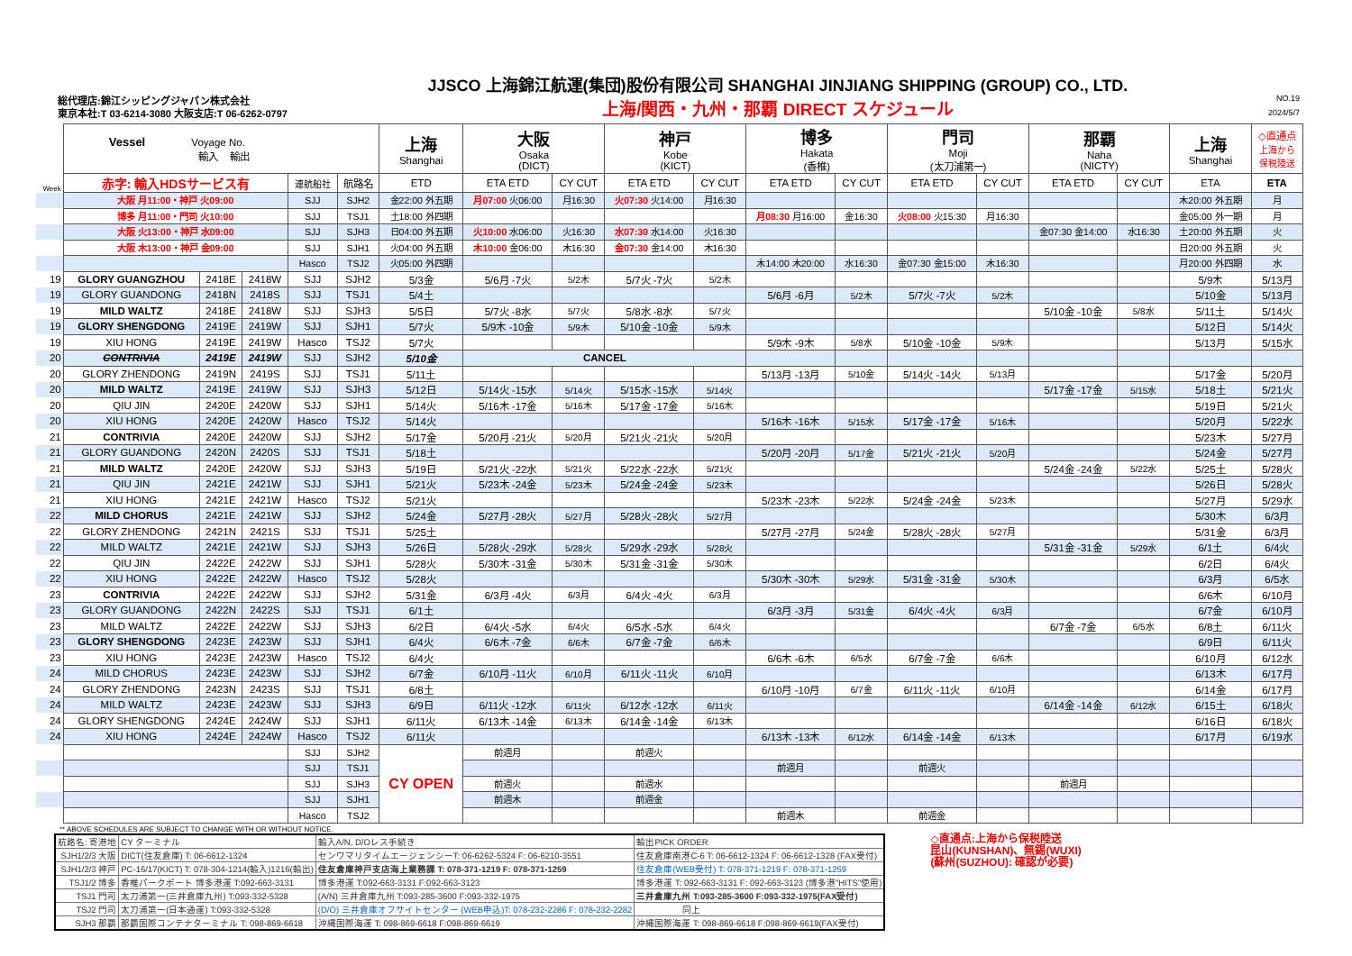総代理店:錦江シッピングジャパン株式会社
東京本社:T 03-6214-3080 大阪支店:T 06-6262-0797
JJSCO 上海錦江航運(集団)股份有限公司 SHANGHAI JINJIANG SHIPPING (GROUP) CO., LTD.
上海/関西・九州・那覇 DIRECT スケジュール
NO.19
2024/5/7
| Week | Vessel Voyage No. 輸入 輸出 | | | | | 上海 Shanghai | 大阪 Osaka (DICT) | | 神戸 Kobe (KICT) | | 博多 Hakata (香椎) | | 門司 Moji (太刀浦第一) | | 那覇 Naha (NICTY) | | 上海 Shanghai | ◇直通点 上海から 保税陸送 |
| | 赤字: 輸入HDSサービス有 | | | 連航船社 | 航路名 | ETD | ETA ETD | CY CUT | ETA ETD | CY CUT | ETA ETD | CY CUT | ETA ETD | CY CUT | ETA ETD | CY CUT | ETA | ETA |
| | 大阪 月11:00・神戸 火09:00 | | | SJJ | SJH2 | 金22:00 外五期 | 月07:00 火06:00 | 月16:30 | 火07:30 火14:00 | 月16:30 | | | | | | | 木20:00 外五期 | 月 |
| | 博多 月11:00・門司 火10:00 | | | SJJ | TSJ1 | 土18:00 外四期 | | | | | 月08:30 月16:00 | 金16:30 | 火08:00 火15:30 | 月16:30 | | | 金05:00 外一期 | 月 |
| | 大阪 火13:00・神戸 水09:00 | | | SJJ | SJH3 | 日04:00 外五期 | 火10:00 水06:00 | 火16:30 | 水07:30 水14:00 | 火16:30 | | | | | 金07:30 金14:00 | 水16:30 | 土20:00 外五期 | 火 |
| | 大阪 木13:00・神戸 金09:00 | | | SJJ | SJH1 | 火04:00 外五期 | 木10:00 金06:00 | 木16:30 | 金07:30 金14:00 | 木16:30 | | | | | | | 日20:00 外五期 | 火 |
| | | | | Hasco | TSJ2 | 火05:00 外四期 | | | | | 木14:00 木20:00 | 水16:30 | 金07:30 金15:00 | 木16:30 | | | 月20:00 外四期 | 水 |
| 19 | GLORY GUANGZHOU | 2418E | 2418W | SJJ | SJH2 | 5/3金 | 5/6月 -7火 | 5/2木 | 5/7火 -7火 | 5/2木 | | | | | | | 5/9木 | 5/13月 |
| 19 | GLORY GUANDONG | 2418N | 2418S | SJJ | TSJ1 | 5/4土 | | | | | 5/6月 -6月 | 5/2木 | 5/7火 -7火 | 5/2木 | | | 5/10金 | 5/13月 |
| 19 | MILD WALTZ | 2418E | 2418W | SJJ | SJH3 | 5/5日 | 5/7火 -8水 | 5/7火 | 5/8水 -8水 | 5/7火 | | | | | 5/10金 -10金 | 5/8水 | 5/11土 | 5/14火 |
| 19 | GLORY SHENGDONG | 2419E | 2419W | SJJ | SJH1 | 5/7火 | 5/9木 -10金 | 5/9木 | 5/10金 -10金 | 5/9木 | | | | | | | 5/12日 | 5/14火 |
| 19 | XIU HONG | 2419E | 2419W | Hasco | TSJ2 | 5/7火 | | | | | 5/9木 -9木 | 5/8水 | 5/10金 -10金 | 5/9木 | | | 5/13月 | 5/15水 |
| 20 | CONTRIVIA | 2419E | 2419W | SJJ | SJH2 | 5/10金 | CANCEL | | | | | | | | | | | |
| 20 | GLORY ZHENDONG | 2419N | 2419S | SJJ | TSJ1 | 5/11土 | | | | | 5/13月 -13月 | 5/10金 | 5/14火 -14火 | 5/13月 | | | 5/17金 | 5/20月 |
| 20 | MILD WALTZ | 2419E | 2419W | SJJ | SJH3 | 5/12日 | 5/14火 -15水 | 5/14火 | 5/15水 -15水 | 5/14火 | | | | | 5/17金 -17金 | 5/15水 | 5/18土 | 5/21火 |
| 20 | QIU JIN | 2420E | 2420W | SJJ | SJH1 | 5/14火 | 5/16木 -17金 | 5/16木 | 5/17金 -17金 | 5/16木 | | | | | | | 5/19日 | 5/21火 |
| 20 | XIU HONG | 2420E | 2420W | Hasco | TSJ2 | 5/14火 | | | | | 5/16木 -16木 | 5/15水 | 5/17金 -17金 | 5/16木 | | | 5/20月 | 5/22水 |
| 21 | CONTRIVIA | 2420E | 2420W | SJJ | SJH2 | 5/17金 | 5/20月 -21火 | 5/20月 | 5/21火 -21火 | 5/20月 | | | | | | | 5/23木 | 5/27月 |
| 21 | GLORY GUANDONG | 2420N | 2420S | SJJ | TSJ1 | 5/18土 | | | | | 5/20月 -20月 | 5/17金 | 5/21火 -21火 | 5/20月 | | | 5/24金 | 5/27月 |
| 21 | MILD WALTZ | 2420E | 2420W | SJJ | SJH3 | 5/19日 | 5/21火 -22水 | 5/21火 | 5/22水 -22水 | 5/21火 | | | | | 5/24金 -24金 | 5/22水 | 5/25土 | 5/28火 |
| 21 | QIU JIN | 2421E | 2421W | SJJ | SJH1 | 5/21火 | 5/23木 -24金 | 5/23木 | 5/24金 -24金 | 5/23木 | | | | | | | 5/26日 | 5/28火 |
| 21 | XIU HONG | 2421E | 2421W | Hasco | TSJ2 | 5/21火 | | | | | 5/23木 -23木 | 5/22水 | 5/24金 -24金 | 5/23木 | | | 5/27月 | 5/29水 |
| 22 | MILD CHORUS | 2421E | 2421W | SJJ | SJH2 | 5/24金 | 5/27月 -28火 | 5/27月 | 5/28火 -28火 | 5/27月 | | | | | | | 5/30木 | 6/3月 |
| 22 | GLORY ZHENDONG | 2421N | 2421S | SJJ | TSJ1 | 5/25土 | | | | | 5/27月 -27月 | 5/24金 | 5/28火 -28火 | 5/27月 | | | 5/31金 | 6/3月 |
| 22 | MILD WALTZ | 2421E | 2421W | SJJ | SJH3 | 5/26日 | 5/28火 -29水 | 5/28火 | 5/29水 -29水 | 5/28火 | | | | | 5/31金 -31金 | 5/29水 | 6/1土 | 6/4火 |
| 22 | QIU JIN | 2422E | 2422W | SJJ | SJH1 | 5/28火 | 5/30木 -31金 | 5/30木 | 5/31金 -31金 | 5/30木 | | | | | | | 6/2日 | 6/4火 |
| 22 | XIU HONG | 2422E | 2422W | Hasco | TSJ2 | 5/28火 | | | | | 5/30木 -30木 | 5/29水 | 5/31金 -31金 | 5/30木 | | | 6/3月 | 6/5水 |
| 23 | CONTRIVIA | 2422E | 2422W | SJJ | SJH2 | 5/31金 | 6/3月 -4火 | 6/3月 | 6/4火 -4火 | 6/3月 | | | | | | | 6/6木 | 6/10月 |
| 23 | GLORY GUANDONG | 2422N | 2422S | SJJ | TSJ1 | 6/1土 | | | | | 6/3月 -3月 | 5/31金 | 6/4火 -4火 | 6/3月 | | | 6/7金 | 6/10月 |
| 23 | MILD WALTZ | 2422E | 2422W | SJJ | SJH3 | 6/2日 | 6/4火 -5水 | 6/4火 | 6/5水 -5水 | 6/4火 | | | | | 6/7金 -7金 | 6/5水 | 6/8土 | 6/11火 |
| 23 | GLORY SHENGDONG | 2423E | 2423W | SJJ | SJH1 | 6/4火 | 6/6木 -7金 | 6/6木 | 6/7金 -7金 | 6/6木 | | | | | | | 6/9日 | 6/11火 |
| 23 | XIU HONG | 2423E | 2423W | Hasco | TSJ2 | 6/4火 | | | | | 6/6木 -6木 | 6/5水 | 6/7金 -7金 | 6/6木 | | | 6/10月 | 6/12水 |
| 24 | MILD CHORUS | 2423E | 2423W | SJJ | SJH2 | 6/7金 | 6/10月 -11火 | 6/10月 | 6/11火 -11火 | 6/10月 | | | | | | | 6/13木 | 6/17月 |
| 24 | GLORY ZHENDONG | 2423N | 2423S | SJJ | TSJ1 | 6/8土 | | | | | 6/10月 -10月 | 6/7金 | 6/11火 -11火 | 6/10月 | | | 6/14金 | 6/17月 |
| 24 | MILD WALTZ | 2423E | 2423W | SJJ | SJH3 | 6/9日 | 6/11火 -12水 | 6/11火 | 6/12水 -12水 | 6/11火 | | | | | 6/14金 -14金 | 6/12水 | 6/15土 | 6/18火 |
| 24 | GLORY SHENGDONG | 2424E | 2424W | SJJ | SJH1 | 6/11火 | 6/13木 -14金 | 6/13木 | 6/14金 -14金 | 6/13木 | | | | | | | 6/16日 | 6/18火 |
| 24 | XIU HONG | 2424E | 2424W | Hasco | TSJ2 | 6/11火 | | | | | 6/13木 -13木 | 6/12水 | 6/14金 -14金 | 6/13木 | | | 6/17月 | 6/19水 |
| | | | | SJJ | SJH2 | CY OPEN | 前週月 | | 前週火 | | | | | | | | | |
| | | | | SJJ | TSJ1 | | | | | | 前週月 | | 前週火 | | | | | |
| | | | | SJJ | SJH3 | | 前週火 | | 前週水 | | | | | | 前週月 | | | |
| | | | | SJJ | SJH1 | | 前週木 | | 前週金 | | | | | | | | | |
| | | | | Hasco | TSJ2 | | | | | | 前週木 | | 前週金 | | | | | |
** ABOVE SCHEDULES ARE SUBJECT TO CHANGE WITH OR WITHOUT NOTICE.
| 航路名: 寄港地 | CY ターミナル | 輸入A/N, D/Oレス手続き | 輸出PICK ORDER |
| SJH1/2/3 大阪 | DICT(住友倉庫) T: 06-6612-1324 | センワマリタイムエージェンシーT: 06-6262-5324 F: 06-6210-3551 | 住友倉庫南港C-6 T: 06-6612-1324 F: 06-6612-1328 (FAX受付) |
| SJH1/2/3 神戸 | PC-16/17(KICT) T: 078-304-1214(輸入)1216(輸出) | 住友倉庫神戸支店海上業務課 T: 078-371-1219 F: 078-371-1259 | 住友倉庫(WEB受付) T: 078-371-1219 F: 078-371-1259 |
| TSJ1/2 博多 | 香椎パークポート 博多港運 T:092-663-3131 | 博多港運 T:092-663-3131 F:092-663-3123 | 博多港運 T: 092-663-3131 F: 092-663-3123 (博多港"HITS"使用) |
| TSJ1 門司 | 太刀浦第一(三井倉庫九州) T:093-332-5328 | (A/N) 三井倉庫九州 T:093-285-3600 F:093-332-1975 | 三井倉庫九州 T:093-285-3600 F:093-332-1975(FAX受付) |
| TSJ2 門司 | 太刀浦第一(日本通運) T:093-332-5328 | (D/O) 三井倉庫オフサイトセンター (WEB申込)T: 078-232-2286 F: 078-232-2282 | 同上 |
| SJH3 那覇 | 那覇国際コンテナターミナル T: 098-869-6618 | 沖縄国際海運 T: 098-869-6618 F:098-869-6619 | 沖縄国際海運 T: 098-869-6618 F:098-869-6619(FAX受付) |
◇直通点:上海から保税陸送
昆山(KUNSHAN)、無錫(WUXI)
(蘇州(SUZHOU): 確認が必要)